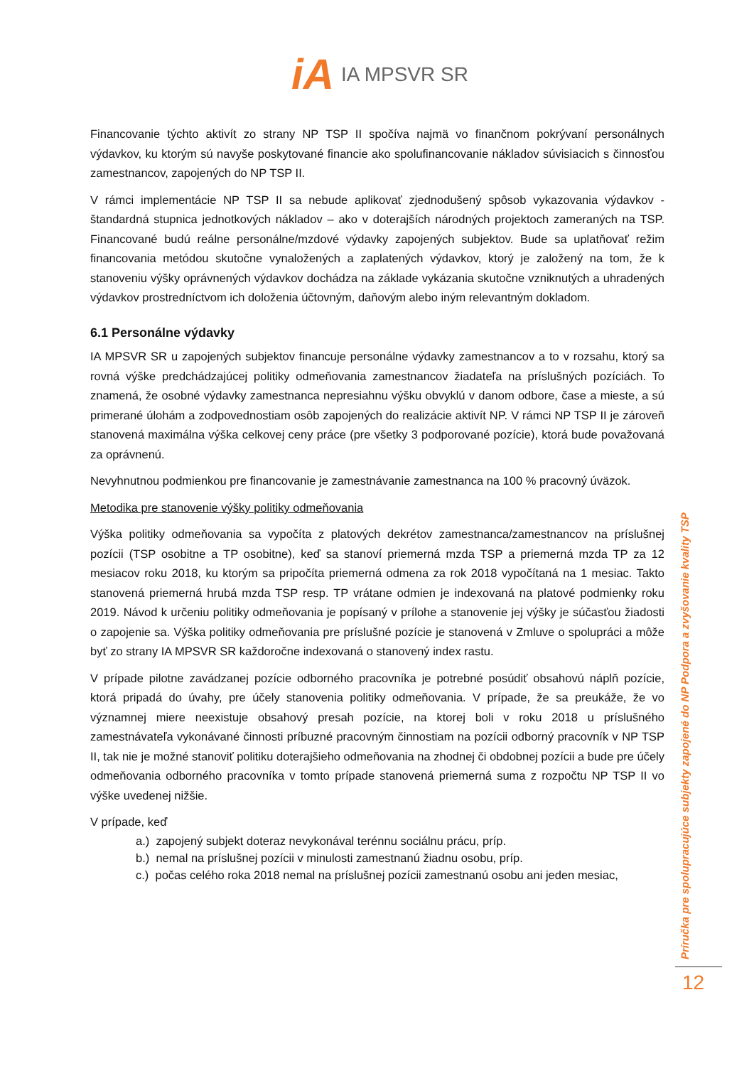iA IA MPSVR SR
Financovanie týchto aktivít zo strany NP TSP II spočíva najmä vo finančnom pokrývaní personálnych výdavkov, ku ktorým sú navyše poskytované financie ako spolufinancovanie nákladov súvisiacich s činnosťou zamestnancov, zapojených do NP TSP II.
V rámci implementácie NP TSP II sa nebude aplikovať zjednodušený spôsob vykazovania výdavkov - štandardná stupnica jednotkových nákladov – ako v doterajších národných projektoch zameraných na TSP. Financované budú reálne personálne/mzdové výdavky zapojených subjektov. Bude sa uplatňovať režim financovania metódou skutočne vynaložených a zaplatených výdavkov, ktorý je založený na tom, že k stanoveniu výšky oprávnených výdavkov dochádza na základe vykázania skutočne vzniknutých a uhradených výdavkov prostredníctvom ich doloženia účtovným, daňovým alebo iným relevantným dokladom.
6.1 Personálne výdavky
IA MPSVR SR u zapojených subjektov financuje personálne výdavky zamestnancov a to v rozsahu, ktorý sa rovná výške predchádzajúcej politiky odmeňovania zamestnancov žiadateľa na príslušných pozíciách. To znamená, že osobné výdavky zamestnanca nepresiahnu výšku obvyklú v danom odbore, čase a mieste, a sú primerané úlohám a zodpovednostiam osôb zapojených do realizácie aktivít NP. V rámci NP TSP II je zároveň stanovená maximálna výška celkovej ceny práce (pre všetky 3 podporované pozície), ktorá bude považovaná za oprávnenú.
Nevyhnutnou podmienkou pre financovanie je zamestnávanie zamestnanca na 100 % pracovný úväzok.
Metodika pre stanovenie výšky politiky odmeňovania
Výška politiky odmeňovania sa vypočíta z platových dekrétov zamestnanca/zamestnancov na príslušnej pozícii (TSP osobitne a TP osobitne), keď sa stanoví priemerná mzda TSP a priemerná mzda TP za 12 mesiacov roku 2018, ku ktorým sa pripočíta priemerná odmena za rok 2018 vypočítaná na 1 mesiac. Takto stanovená priemerná hrubá mzda TSP resp. TP vrátane odmien je indexovaná na platové podmienky roku 2019. Návod k určeniu politiky odmeňovania je popísaný v prílohe a stanovenie jej výšky je súčasťou žiadosti o zapojenie sa. Výška politiky odmeňovania pre príslušné pozície je stanovená v Zmluve o spolupráci a môže byť zo strany IA MPSVR SR každoročne indexovaná o stanovený index rastu.
V prípade pilotne zavádzanej pozície odborného pracovníka je potrebné posúdiť obsahovú náplň pozície, ktorá pripadá do úvahy, pre účely stanovenia politiky odmeňovania. V prípade, že sa preukáže, že vo významnej miere neexistuje obsahový presah pozície, na ktorej boli v roku 2018 u príslušného zamestnávateľa vykonávané činnosti príbuzné pracovným činnostiam na pozícii odborný pracovník v NP TSP II, tak nie je možné stanoviť politiku doterajšieho odmeňovania na zhodnej či obdobnej pozícii a bude pre účely odmeňovania odborného pracovníka v tomto prípade stanovená priemerná suma z rozpočtu NP TSP II vo výške uvedenej nižšie.
V prípade, keď
a.) zapojený subjekt doteraz nevykonával terénnu sociálnu prácu, príp.
b.) nemal na príslušnej pozícii v minulosti zamestnanú žiadnu osobu, príp.
c.) počas celého roka 2018 nemal na príslušnej pozícii zamestnanú osobu ani jeden mesiac,
Príručka pre spolupracujúce subjekty zapojené do NP Podpora a zvyšovanie kvality TSP
12